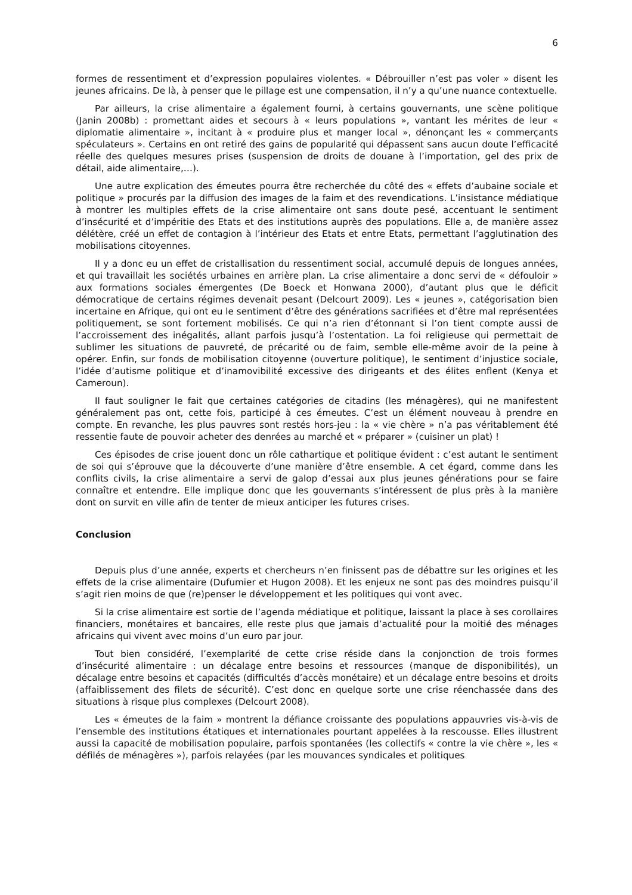6
formes de ressentiment et d’expression populaires violentes. « Débrouiller n’est pas voler » disent les jeunes africains. De là, à penser que le pillage est une compensation, il n’y a qu’une nuance contextuelle.
Par ailleurs, la crise alimentaire a également fourni, à certains gouvernants, une scène politique (Janin 2008b) : promettant aides et secours à « leurs populations », vantant les mérites de leur « diplomatie alimentaire », incitant à « produire plus et manger local », dénonçant les « commerçants spéculateurs ». Certains en ont retiré des gains de popularité qui dépassent sans aucun doute l’efficacité réelle des quelques mesures prises (suspension de droits de douane à l’importation, gel des prix de détail, aide alimentaire,…).
Une autre explication des émeutes pourra être recherchée du côté des « effets d’aubaine sociale et politique » procurés par la diffusion des images de la faim et des revendications. L’insistance médiatique à montrer les multiples effets de la crise alimentaire ont sans doute pesé, accentuant le sentiment d’insécurité et d’impéritie des Etats et des institutions auprès des populations. Elle a, de manière assez délétère, créé un effet de contagion à l’intérieur des Etats et entre Etats, permettant l’agglutination des mobilisations citoyennes.
Il y a donc eu un effet de cristallisation du ressentiment social, accumulé depuis de longues années, et qui travaillait les sociétés urbaines en arrière plan. La crise alimentaire a donc servi de « défouloir » aux formations sociales émergentes (De Boeck et Honwana 2000), d’autant plus que le déficit démocratique de certains régimes devenait pesant (Delcourt 2009). Les « jeunes », catégorisation bien incertaine en Afrique, qui ont eu le sentiment d’être des générations sacrifiées et d’être mal représentées politiquement, se sont fortement mobilisés. Ce qui n’a rien d’étonnant si l’on tient compte aussi de l’accroissement des inégalités, allant parfois jusqu’à l’ostentation. La foi religieuse qui permettait de sublimer les situations de pauvreté, de précarité ou de faim, semble elle-même avoir de la peine à opérer. Enfin, sur fonds de mobilisation citoyenne (ouverture politique), le sentiment d’injustice sociale, l’idée d’autisme politique et d’inamovibilité excessive des dirigeants et des élites enflent (Kenya et Cameroun).
Il faut souligner le fait que certaines catégories de citadins (les ménagères), qui ne manifestent généralement pas ont, cette fois, participé à ces émeutes. C’est un élément nouveau à prendre en compte. En revanche, les plus pauvres sont restés hors-jeu : la « vie chère » n’a pas véritablement été ressentie faute de pouvoir acheter des denrées au marché et « préparer » (cuisiner un plat) !
Ces épisodes de crise jouent donc un rôle cathartique et politique évident : c’est autant le sentiment de soi qui s’éprouve que la découverte d’une manière d’être ensemble. A cet égard, comme dans les conflits civils, la crise alimentaire a servi de galop d’essai aux plus jeunes générations pour se faire connaître et entendre. Elle implique donc que les gouvernants s’intéressent de plus près à la manière dont on survit en ville afin de tenter de mieux anticiper les futures crises.
Conclusion
Depuis plus d’une année, experts et chercheurs n’en finissent pas de débattre sur les origines et les effets de la crise alimentaire (Dufumier et Hugon 2008). Et les enjeux ne sont pas des moindres puisqu’il s’agit rien moins de que (re)penser le développement et les politiques qui vont avec.
Si la crise alimentaire est sortie de l’agenda médiatique et politique, laissant la place à ses corollaires financiers, monétaires et bancaires, elle reste plus que jamais d’actualité pour la moitié des ménages africains qui vivent avec moins d’un euro par jour.
Tout bien considéré, l’exemplarité de cette crise réside dans la conjonction de trois formes d’insécurité alimentaire : un décalage entre besoins et ressources (manque de disponibilités), un décalage entre besoins et capacités (difficultés d’accès monétaire) et un décalage entre besoins et droits (affaiblissement des filets de sécurité). C’est donc en quelque sorte une crise réenchassée dans des situations à risque plus complexes (Delcourt 2008).
Les « émeutes de la faim » montrent la défiance croissante des populations appauvries vis-à-vis de l’ensemble des institutions étatiques et internationales pourtant appelées à la rescousse. Elles illustrent aussi la capacité de mobilisation populaire, parfois spontanées (les collectifs « contre la vie chère », les « défilés de ménagères »), parfois relayées (par les mouvances syndicales et politiques